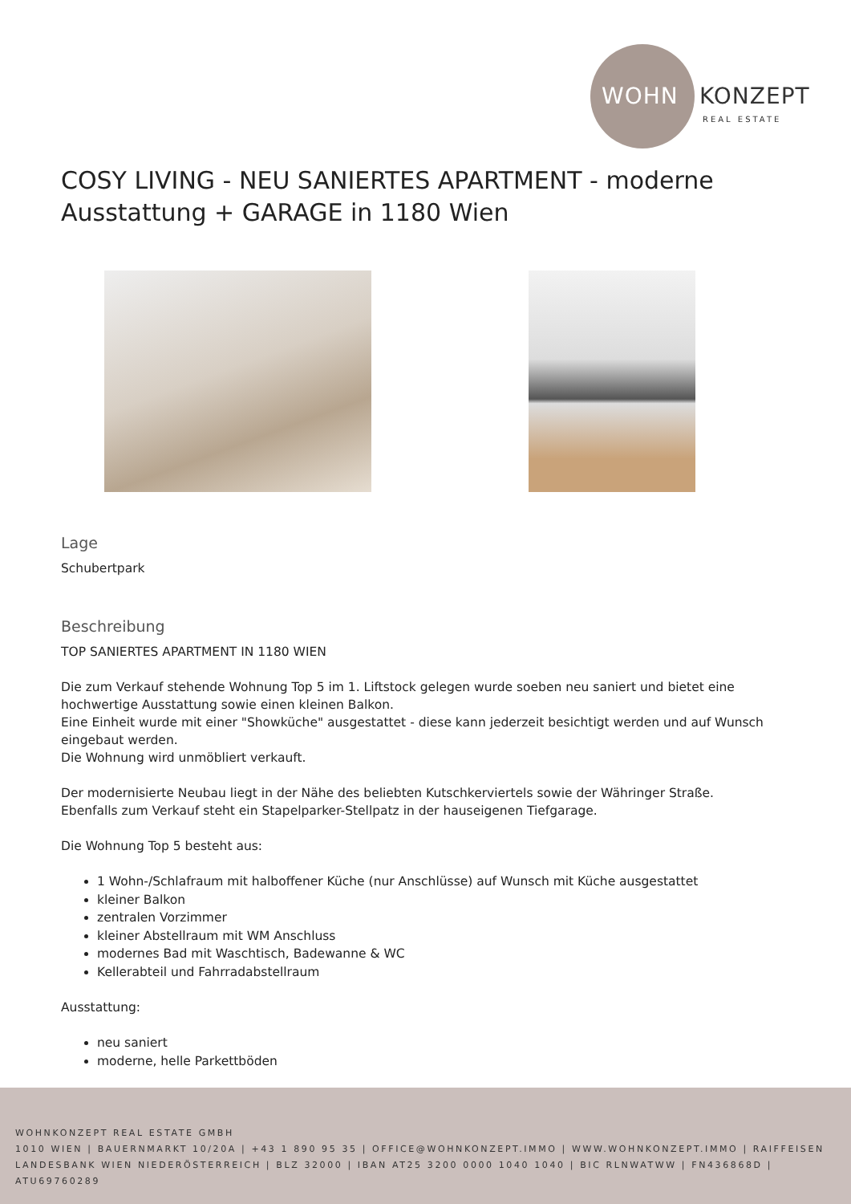WOHN KONZEPT
REAL ESTATE
COSY LIVING - NEU SANIERTES APARTMENT - moderne Ausstattung + GARAGE in 1180 Wien
Lage
Schubertpark
Beschreibung
TOP SANIERTES APARTMENT IN 1180 WIEN
Die zum Verkauf stehende Wohnung Top 5 im 1. Liftstock gelegen wurde soeben neu saniert und bietet eine hochwertige Ausstattung sowie einen kleinen Balkon.
Eine Einheit wurde mit einer "Showküche" ausgestattet - diese kann jederzeit besichtigt werden und auf Wunsch eingebaut werden.
Die Wohnung wird unmöbliert verkauft.
Der modernisierte Neubau liegt in der Nähe des beliebten Kutschkerviertels sowie der Währinger Straße.
Ebenfalls zum Verkauf steht ein Stapelparker-Stellpatz in der hauseigenen Tiefgarage.
Die Wohnung Top 5 besteht aus:
1 Wohn-/Schlafraum mit halboffener Küche (nur Anschlüsse) auf Wunsch mit Küche ausgestattet
kleiner Balkon
zentralen Vorzimmer
kleiner Abstellraum mit WM Anschluss
modernes Bad mit Waschtisch, Badewanne & WC
Kellerabteil und Fahrradabstellraum
Ausstattung:
neu saniert
moderne, helle Parkettböden
WOHNKONZEPT REAL ESTATE GMBH
1010 WIEN | BAUERNMARKT 10/20A | +43 1 890 95 35 | OFFICE@WOHNKONZEPT.IMMO | WWW.WOHNKONZEPT.IMMO | RAIFFEISEN LANDESBANK WIEN NIEDERÖSTERREICH | BLZ 32000 | IBAN AT25 3200 0000 1040 1040 | BIC RLNWATWW | FN436868D | ATU69760289